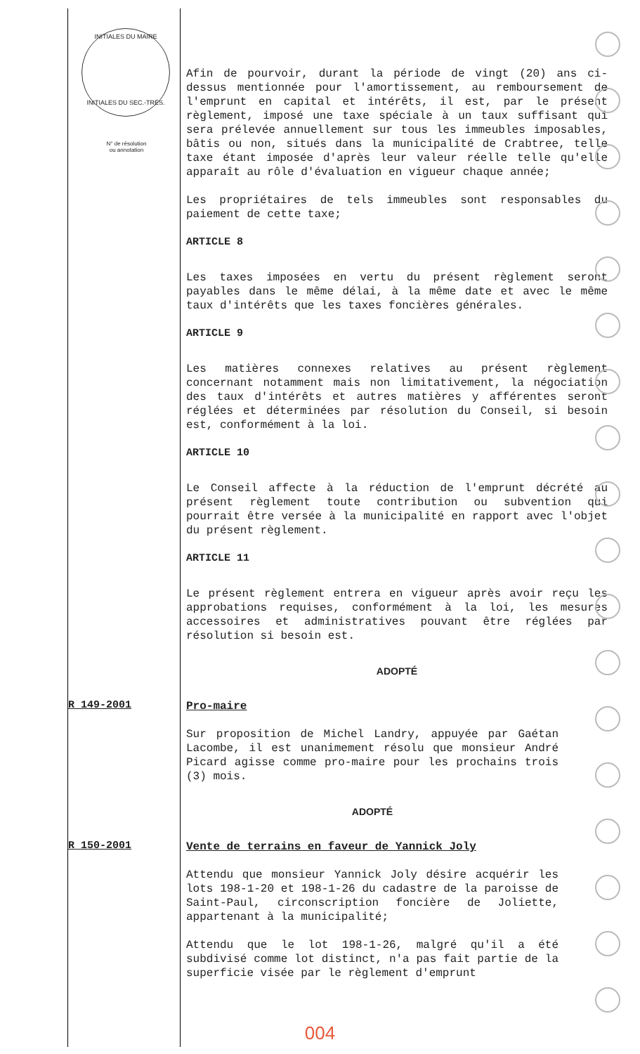INITIALES DU MAIRE
INITIALES DU SEC.-TRÉS.
N° de résolution
ou annotation
Afin de pourvoir, durant la période de vingt (20) ans ci-dessus mentionnée pour l'amortissement, au remboursement de l'emprunt en capital et intérêts, il est, par le présent règlement, imposé une taxe spéciale à un taux suffisant qui sera prélevée annuellement sur tous les immeubles imposables, bâtis ou non, situés dans la municipalité de Crabtree, telle taxe étant imposée d'après leur valeur réelle telle qu'elle apparaît au rôle d'évaluation en vigueur chaque année;
Les propriétaires de tels immeubles sont responsables du paiement de cette taxe;
ARTICLE 8
Les taxes imposées en vertu du présent règlement seront payables dans le même délai, à la même date et avec le même taux d'intérêts que les taxes foncières générales.
ARTICLE 9
Les matières connexes relatives au présent règlement concernant notamment mais non limitativement, la négociation des taux d'intérêts et autres matières y afférentes seront réglées et déterminées par résolution du Conseil, si besoin est, conformément à la loi.
ARTICLE 10
Le Conseil affecte à la réduction de l'emprunt décrété au présent règlement toute contribution ou subvention qui pourrait être versée à la municipalité en rapport avec l'objet du présent règlement.
ARTICLE 11
Le présent règlement entrera en vigueur après avoir reçu les approbations requises, conformément à la loi, les mesures accessoires et administratives pouvant être réglées par résolution si besoin est.
ADOPTÉ
R 149-2001
Pro-maire
Sur proposition de Michel Landry, appuyée par Gaétan Lacombe, il est unanimement résolu que monsieur André Picard agisse comme pro-maire pour les prochains trois (3) mois.
ADOPTÉ
R 150-2001
Vente de terrains en faveur de Yannick Joly
Attendu que monsieur Yannick Joly désire acquérir les lots 198-1-20 et 198-1-26 du cadastre de la paroisse de Saint-Paul, circonscription foncière de Joliette, appartenant à la municipalité;
Attendu que le lot 198-1-26, malgré qu'il a été subdivisé comme lot distinct, n'a pas fait partie de la superficie visée par le règlement d'emprunt
004